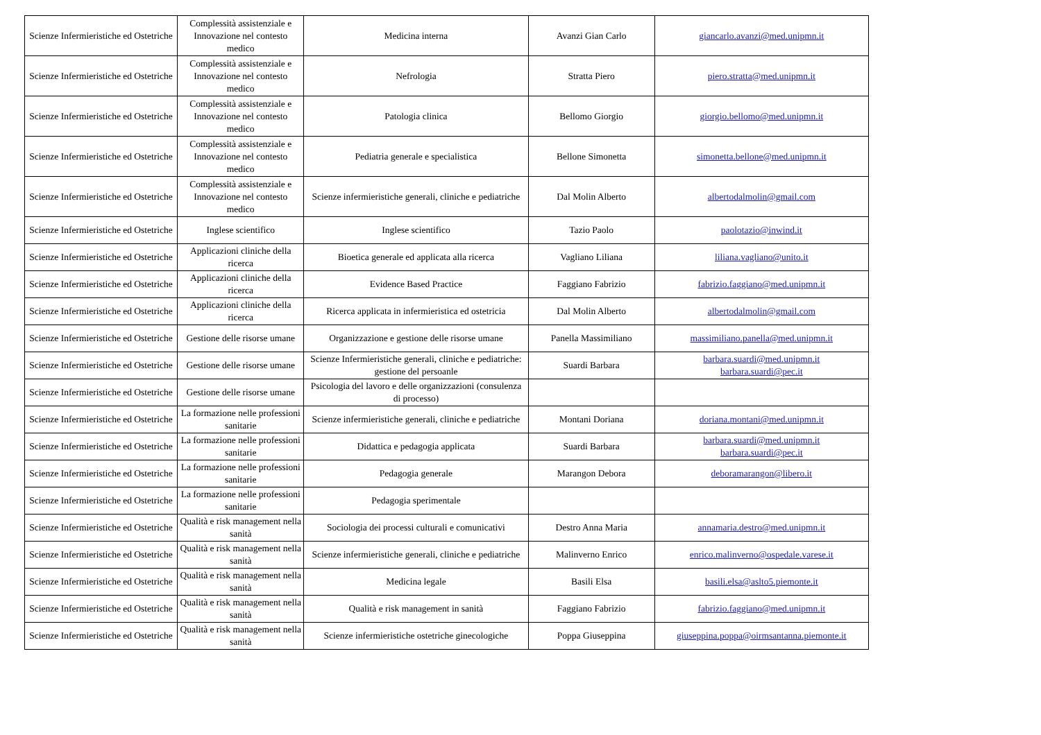| Scienze Infermieristiche ed Ostetriche | Complessità assistenziale e Innovazione nel contesto medico | Medicina interna | Avanzi Gian Carlo | giancarlo.avanzi@med.unipmn.it |
| Scienze Infermieristiche ed Ostetriche | Complessità assistenziale e Innovazione nel contesto medico | Nefrologia | Stratta Piero | piero.stratta@med.unipmn.it |
| Scienze Infermieristiche ed Ostetriche | Complessità assistenziale e Innovazione nel contesto medico | Patologia clinica | Bellomo Giorgio | giorgio.bellomo@med.unipmn.it |
| Scienze Infermieristiche ed Ostetriche | Complessità assistenziale e Innovazione nel contesto medico | Pediatria generale e specialistica | Bellone Simonetta | simonetta.bellone@med.unipmn.it |
| Scienze Infermieristiche ed Ostetriche | Complessità assistenziale e Innovazione nel contesto medico | Scienze infermieristiche generali, cliniche e pediatriche | Dal Molin Alberto | albertodalmolin@gmail.com |
| Scienze Infermieristiche ed Ostetriche | Inglese scientifico | Inglese scientifico | Tazio Paolo | paolotazio@inwind.it |
| Scienze Infermieristiche ed Ostetriche | Applicazioni cliniche della ricerca | Bioetica generale ed applicata alla ricerca | Vagliano Liliana | liliana.vagliano@unito.it |
| Scienze Infermieristiche ed Ostetriche | Applicazioni cliniche della ricerca | Evidence Based Practice | Faggiano Fabrizio | fabrizio.faggiano@med.unipmn.it |
| Scienze Infermieristiche ed Ostetriche | Applicazioni cliniche della ricerca | Ricerca applicata in infermieristica ed ostetricia | Dal Molin Alberto | albertodalmolin@gmail.com |
| Scienze Infermieristiche ed Ostetriche | Gestione delle risorse umane | Organizzazione e gestione delle risorse umane | Panella Massimiliano | massimiliano.panella@med.unipmn.it |
| Scienze Infermieristiche ed Ostetriche | Gestione delle risorse umane | Scienze Infermieristiche generali, cliniche e pediatriche: gestione del persoanle | Suardi Barbara | barbara.suardi@med.unipmn.it barbara.suardi@pec.it |
| Scienze Infermieristiche ed Ostetriche | Gestione delle risorse umane | Psicologia del lavoro e delle organizzazioni (consulenza di processo) | | |
| Scienze Infermieristiche ed Ostetriche | La formazione nelle professioni sanitarie | Scienze infermieristiche generali, cliniche e pediatriche | Montani Doriana | doriana.montani@med.unipmn.it |
| Scienze Infermieristiche ed Ostetriche | La formazione nelle professioni sanitarie | Didattica e pedagogia applicata | Suardi Barbara | barbara.suardi@med.unipmn.it barbara.suardi@pec.it |
| Scienze Infermieristiche ed Ostetriche | La formazione nelle professioni sanitarie | Pedagogia generale | Marangon Debora | deboramarangon@libero.it |
| Scienze Infermieristiche ed Ostetriche | La formazione nelle professioni sanitarie | Pedagogia sperimentale | | |
| Scienze Infermieristiche ed Ostetriche | Qualità e risk management nella sanità | Sociologia dei processi culturali e comunicativi | Destro Anna Maria | annamaria.destro@med.unipmn.it |
| Scienze Infermieristiche ed Ostetriche | Qualità e risk management nella sanità | Scienze infermieristiche generali, cliniche e pediatriche | Malinverno Enrico | enrico.malinverno@ospedale.varese.it |
| Scienze Infermieristiche ed Ostetriche | Qualità e risk management nella sanità | Medicina legale | Basili Elsa | basili.elsa@aslto5.piemonte.it |
| Scienze Infermieristiche ed Ostetriche | Qualità e risk management nella sanità | Qualità e risk management in sanità | Faggiano Fabrizio | fabrizio.faggiano@med.unipmn.it |
| Scienze Infermieristiche ed Ostetriche | Qualità e risk management nella sanità | Scienze infermieristiche ostetriche ginecologiche | Poppa Giuseppina | giuseppina.poppa@oirmsantanna.piemonte.it |